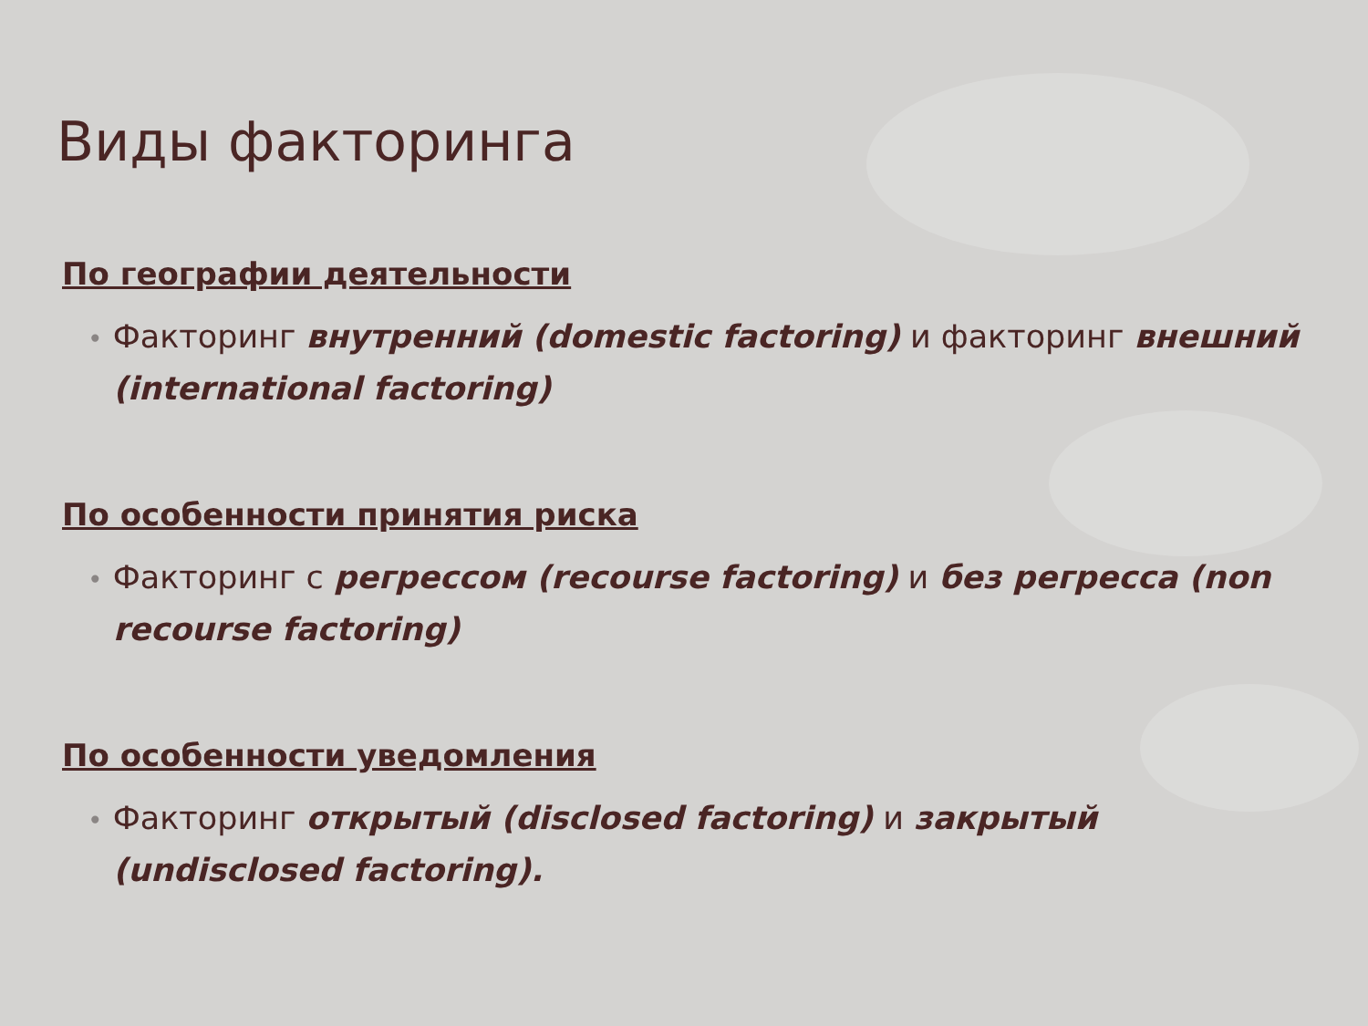Виды факторинга
По географии деятельности
• Факторинг внутренний (domestic factoring) и факторинг внешний (international factoring)
По особенности принятия риска
• Факторинг с регрессом (recourse factoring) и без регресса (non recourse factoring)
По особенности уведомления
• Факторинг открытый (disclosed factoring) и закрытый (undisclosed factoring).